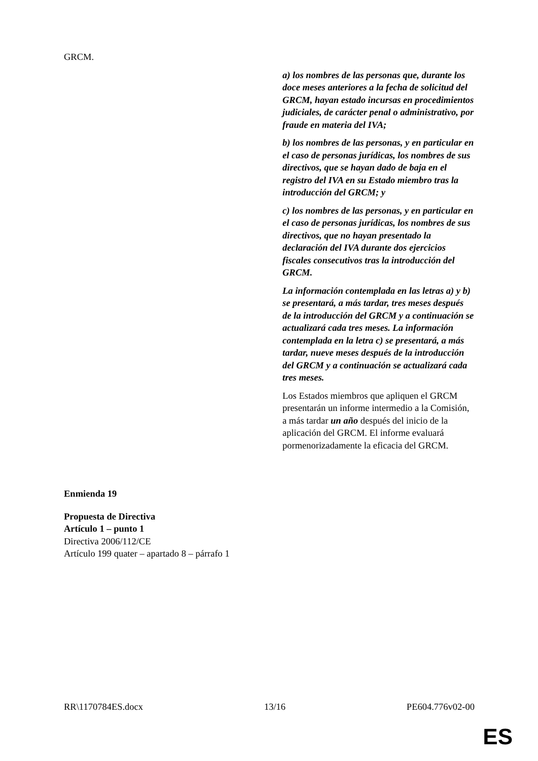| GRCM. | |
| | a) los nombres de las personas que, durante los doce meses anteriores a la fecha de solicitud del GRCM, hayan estado incursas en procedimientos judiciales, de carácter penal o administrativo, por fraude en materia del IVA; b) los nombres de las personas, y en particular en el caso de personas jurídicas, los nombres de sus directivos, que se hayan dado de baja en el registro del IVA en su Estado miembro tras la introducción del GRCM; y c) los nombres de las personas, y en particular en el caso de personas jurídicas, los nombres de sus directivos, que no hayan presentado la declaración del IVA durante dos ejercicios fiscales consecutivos tras la introducción del GRCM. La información contemplada en las letras a) y b) se presentará, a más tardar, tres meses después de la introducción del GRCM y a continuación se actualizará cada tres meses. La información contemplada en la letra c) se presentará, a más tardar, nueve meses después de la introducción del GRCM y a continuación se actualizará cada tres meses. Los Estados miembros que apliquen el GRCM presentarán un informe intermedio a la Comisión, a más tardar un año después del inicio de la aplicación del GRCM. El informe evaluará pormenorizadamente la eficacia del GRCM. |
Enmienda 19
Propuesta de Directiva
Artículo 1 – punto 1
Directiva 2006/112/CE
Artículo 199 quater – apartado 8 – párrafo 1
RR\1170784ES.docx 13/16 PE604.776v02-00
ES